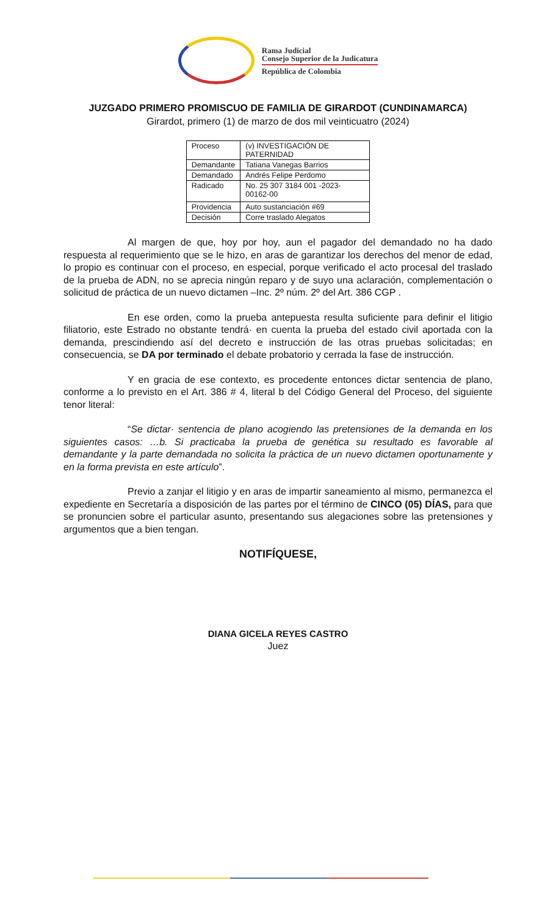Rama Judicial
Consejo Superior de la Judicatura
República de Colombia
JUZGADO PRIMERO PROMISCUO DE FAMILIA DE GIRARDOT (CUNDINAMARCA)
Girardot, primero (1) de marzo de dos mil veinticuatro (2024)
| Proceso | (v) INVESTIGACIÓN DE PATERNIDAD |
| Demandante | Tatiana Vanegas Barrios |
| Demandado | Andrés Felipe Perdomo |
| Radicado | No. 25 307 3184 001 -2023-00162-00 |
| Providencia | Auto sustanciación #69 |
| Decisión | Corre traslado Alegatos |
Al margen de que, hoy por hoy, aun el pagador del demandado no ha dado respuesta al requerimiento que se le hizo, en aras de garantizar los derechos del menor de edad, lo propio es continuar con el proceso, en especial, porque verificado el acto procesal del traslado de la prueba de ADN, no se aprecia ningún reparo y de suyo una aclaración, complementación o solicitud de práctica de un nuevo dictamen –Inc. 2º núm. 2º del Art. 386 CGP .
En ese orden, como la prueba antepuesta resulta suficiente para definir el litigio filiatorio, este Estrado no obstante tendrá· en cuenta la prueba del estado civil aportada con la demanda, prescindiendo así del decreto e instrucción de las otras pruebas solicitadas; en consecuencia, se DA por terminado el debate probatorio y cerrada la fase de instrucción.
Y en gracia de ese contexto, es procedente entonces dictar sentencia de plano, conforme a lo previsto en el Art. 386 # 4, literal b del Código General del Proceso, del siguiente tenor literal:
“Se dictar· sentencia de plano acogiendo las pretensiones de la demanda en los siguientes casos: …b. Si practicaba la prueba de genética su resultado es favorable al demandante y la parte demandada no solicita la práctica de un nuevo dictamen oportunamente y en la forma prevista en este artículo”.
Previo a zanjar el litigio y en aras de impartir saneamiento al mismo, permanezca el expediente en Secretaría a disposición de las partes por el término de CINCO (05) DÍAS, para que se pronuncien sobre el particular asunto, presentando sus alegaciones sobre las pretensiones y argumentos que a bien tengan.
NOTIFÍQUESE,
DIANA GICELA REYES CASTRO
Juez